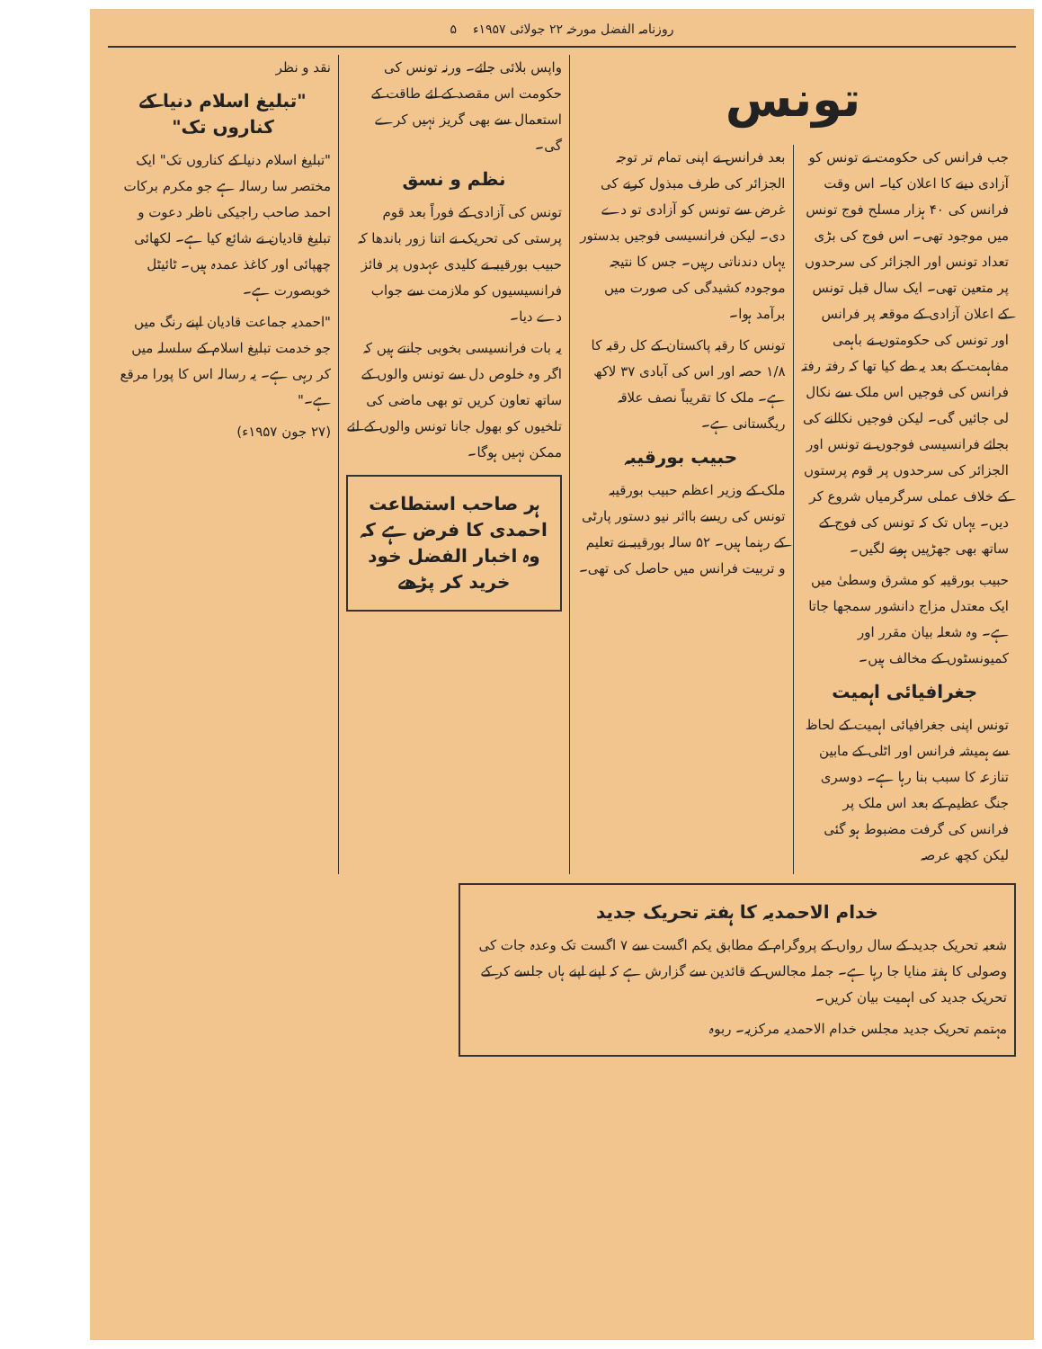روزنامہ الفضل مورخہ ۲۲ جولائی ۱۹۵۷ء ۵
تونس
جب فرانس کی حکومت نے تونس کو آزادی دینے کا اعلان کیا۔ اس وقت فرانس کی ۴۰ ہزار مسلح فوج تونس میں موجود تھی۔ اس فوج کی بڑی تعداد تونس اور الجزائر کی سرحدوں پر متعین تھی۔ ایک سال قبل تونس کے اعلان آزادی کے موقعہ پر فرانس اور تونس کی حکومتوں نے باہمی مفاہمت کے بعد یہ طے کیا تھا کہ رفتہ رفتہ فرانس کی فوجیں اس ملک سے نکال لی جائیں گی۔ لیکن فوجیں نکالنے کی بجائے فرانسیسی فوجوں نے تونس اور الجزائر کی سرحدوں پر قوم پرستوں کے خلاف عملی سرگرمیاں شروع کر دیں۔ یہاں تک کہ تونس کی فوج کے ساتھ بھی جھڑپیں ہونے لگیں۔
حبیب بورقیبہ کو مشرق وسطیٰ میں ایک معتدل مزاج دانشور سمجھا جاتا ہے۔ وہ شعلہ بیان مقرر اور کمیونسٹوں کے مخالف ہیں۔
جغرافیائی اہمیت
تونس اپنی جغرافیائی اہمیت کے لحاظ سے ہمیشہ فرانس اور اٹلی کے مابین تنازعہ کا سبب بنا رہا ہے۔ دوسری جنگ عظیم کے بعد اس ملک پر فرانس کی گرفت مضبوط ہو گئی لیکن کچھ عرصہ
بعد فرانس نے اپنی تمام تر توجہ الجزائر کی طرف مبذول کرنے کی غرض سے تونس کو آزادی تو دے دی۔ لیکن فرانسیسی فوجیں بدستور یہاں دندناتی رہیں۔ جس کا نتیجہ موجودہ کشیدگی کی صورت میں برآمد ہوا۔
تونس کا رقبہ پاکستان کے کل رقبہ کا ۱/۸ حصہ اور اس کی آبادی ۳۷ لاکھ ہے۔ ملک کا تقریباً نصف علاقہ ریگستانی ہے۔
حبیب بورقیبہ
ملک کے وزیر اعظم حبیب بورقیبہ تونس کی ریسے بااثر نیو دستور پارٹی کے رہنما ہیں۔ ۵۲ سالہ بورقیبہ نے تعلیم و تربیت فرانس میں حاصل کی تھی۔
واپس بلائی جائے۔ ورنہ تونس کی حکومت اس مقصد کے لئے طاقت کے استعمال سے بھی گریز نہیں کرے گی۔
نظم و نسق
تونس کی آزادی کے فوراً بعد قوم پرستی کی تحریک نے اتنا زور باندھا کہ حبیب بورقیبہ نے کلیدی عہدوں پر فائز فرانسیسیوں کو ملازمت سے جواب دے دیا۔
یہ بات فرانسیسی بخوبی جانتے ہیں کہ اگر وہ خلوص دل سے تونس والوں کے ساتھ تعاون کریں تو بھی ماضی کی تلخیوں کو بھول جانا تونس والوں کے لئے ممکن نہیں ہوگا۔
ہر صاحب استطاعت احمدی کا فرض ہے کہ وہ اخبار الفضل خود خرید کر پڑھے
نقد و نظر
"تبلیغ اسلام دنیا کے کناروں تک"
"تبلیغ اسلام دنیا کے کناروں تک" ایک مختصر سا رسالہ ہے جو مکرم برکات احمد صاحب راجیکی ناظر دعوت و تبلیغ قادیان نے شائع کیا ہے۔ لکھائی چھپائی اور کاغذ عمدہ ہیں۔ ٹائیٹل خوبصورت ہے۔
"احمدیہ جماعت قادیان اپنے رنگ میں جو خدمت تبلیغ اسلام کے سلسلہ میں کر رہی ہے۔ یہ رسالہ اس کا پورا مرقع ہے۔"
(۲۷ جون ۱۹۵۷ء)
خدام الاحمدیہ کا ہفتہ تحریک جدید
شعبہ تحریک جدید کے سال رواں کے پروگرام کے مطابق یکم اگست سے ۷ اگست تک وعدہ جات کی وصولی کا ہفتہ منایا جا رہا ہے۔ جملہ مجالس کے قائدین سے گزارش ہے کہ اپنے اپنے ہاں جلسے کر کے تحریک جدید کی اہمیت بیان کریں۔
مہتمم تحریک جدید مجلس خدام الاحمدیہ مرکزیہ۔ ربوہ